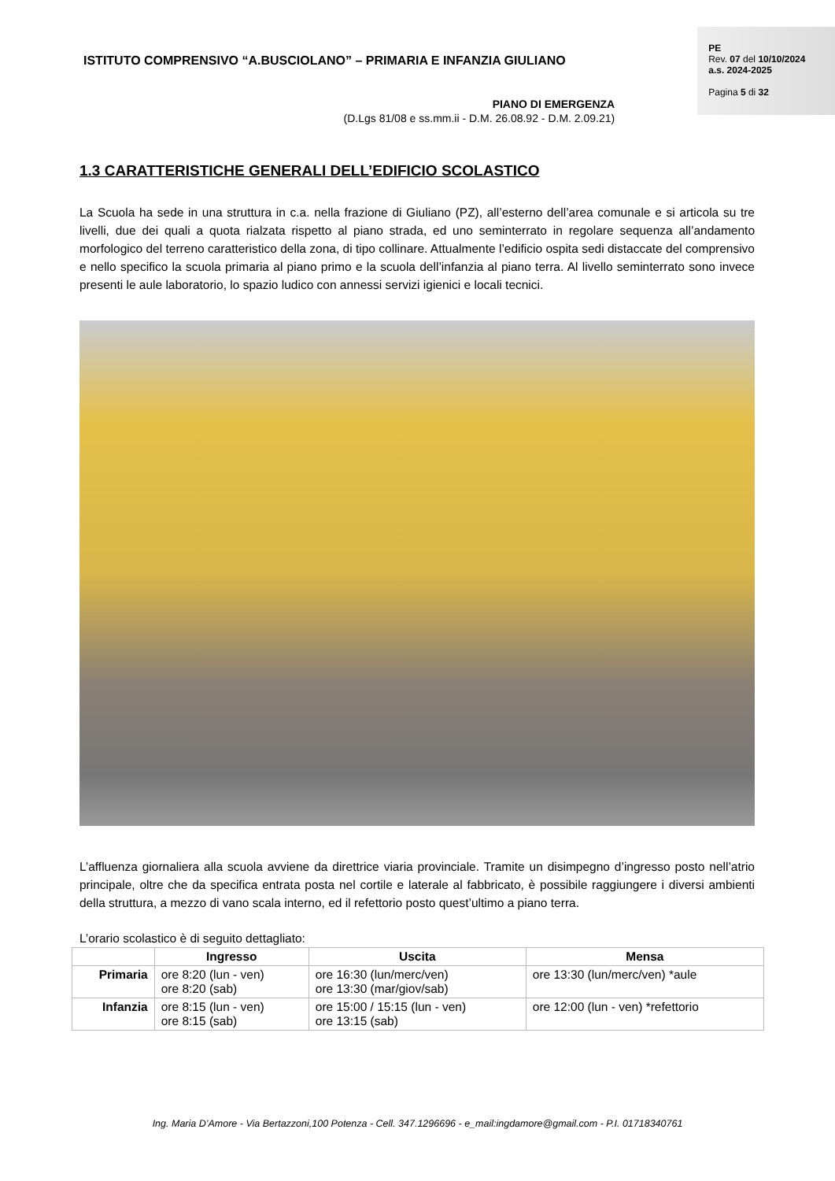ISTITUTO COMPRENSIVO “A.BUSCIOLANO” – PRIMARIA E INFANZIA GIULIANO
PIANO DI EMERGENZA
(D.Lgs 81/08 e ss.mm.ii - D.M. 26.08.92 - D.M. 2.09.21)
PE
Rev. 07 del 10/10/2024
a.s. 2024-2025
Pagina 5 di 32
1.3 CARATTERISTICHE GENERALI DELL’EDIFICIO SCOLASTICO
La Scuola ha sede in una struttura in c.a. nella frazione di Giuliano (PZ), all’esterno dell’area comunale e si articola su tre livelli, due dei quali a quota rialzata rispetto al piano strada, ed uno seminterrato in regolare sequenza all’andamento morfologico del terreno caratteristico della zona, di tipo collinare. Attualmente l’edificio ospita sedi distaccate del comprensivo e nello specifico la scuola primaria al piano primo e la scuola dell’infanzia al piano terra. Al livello seminterrato sono invece presenti le aule laboratorio, lo spazio ludico con annessi servizi igienici e locali tecnici.
L’affluenza giornaliera alla scuola avviene da direttrice viaria provinciale. Tramite un disimpegno d’ingresso posto nell’atrio principale, oltre che da specifica entrata posta nel cortile e laterale al fabbricato, è possibile raggiungere i diversi ambienti della struttura, a mezzo di vano scala interno, ed il refettorio posto quest’ultimo a piano terra.
L’orario scolastico è di seguito dettagliato:
| | Ingresso | Uscita | Mensa |
| --- | --- | --- | --- |
| Primaria | ore 8:20 (lun - ven) ore 8:20 (sab) | ore 16:30 (lun/merc/ven) ore 13:30 (mar/giov/sab) | ore 13:30 (lun/merc/ven) *aule |
| Infanzia | ore 8:15 (lun - ven) ore 8:15 (sab) | ore 15:00 / 15:15 (lun - ven) ore 13:15 (sab) | ore 12:00 (lun - ven) *refettorio |
Ing. Maria D’Amore - Via Bertazzoni,100 Potenza - Cell. 347.1296696 - e_mail:ingdamore@gmail.com - P.I. 01718340761